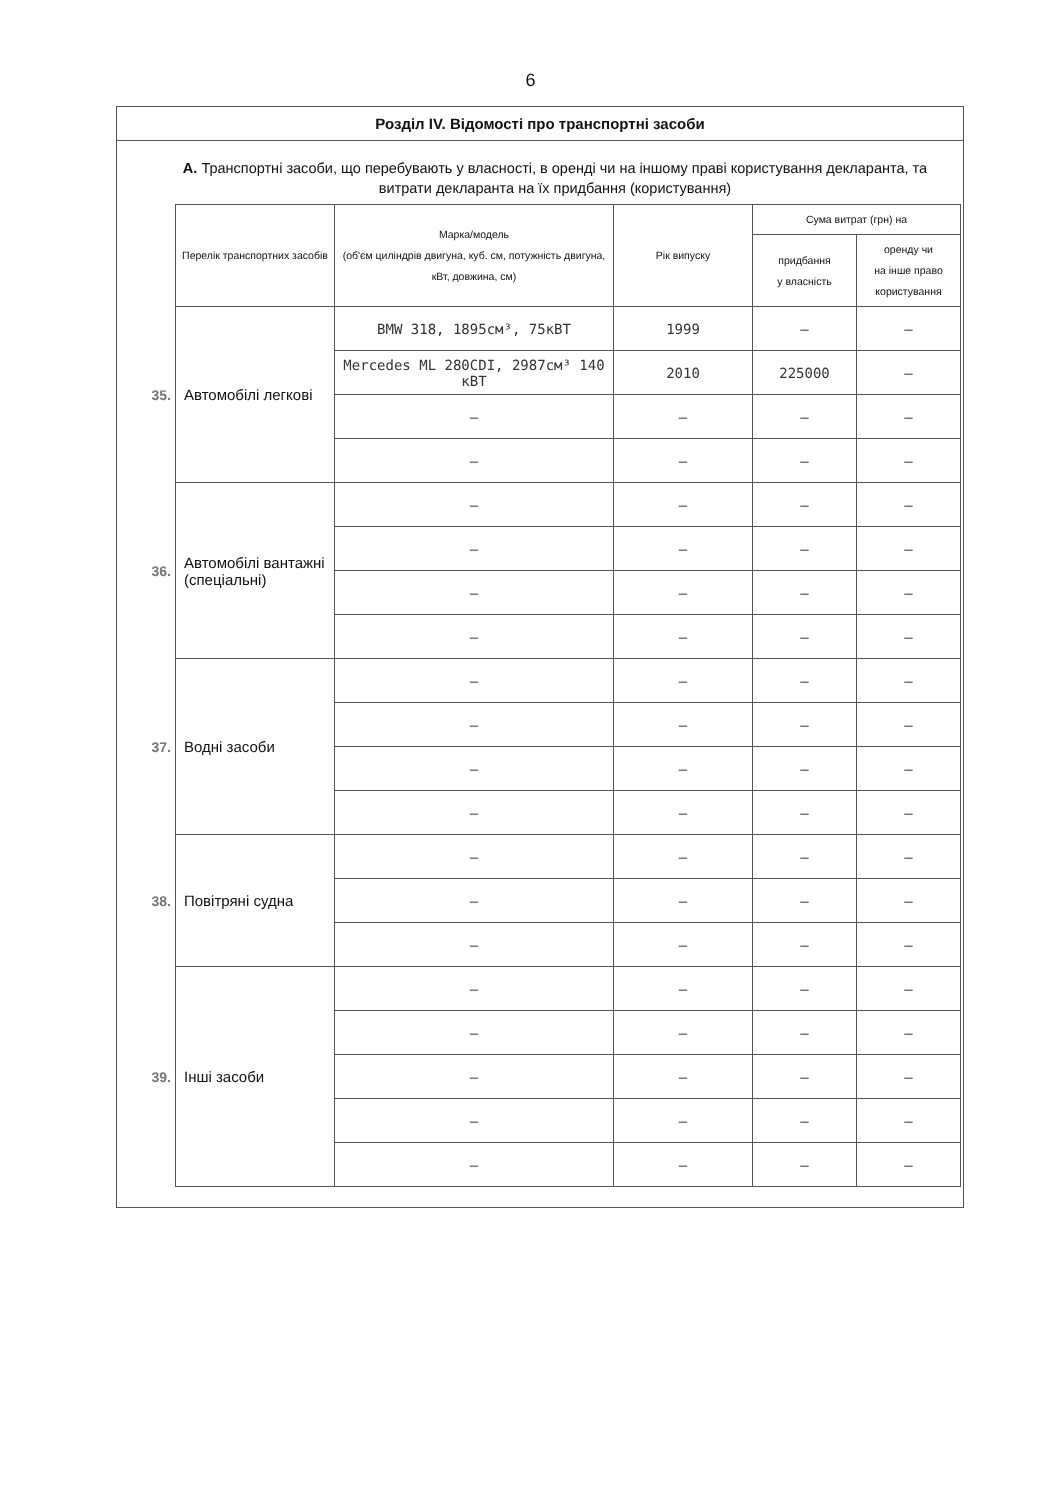6
Розділ IV. Відомості про транспортні засоби
А. Транспортні засоби, що перебувають у власності, в оренді чи на іншому праві користування декларанта, та витрати декларанта на їх придбання (користування)
| | Перелік транспортних засобів | Марка/модель (об'єм циліндрів двигуна, куб. см, потужність двигуна, кВт, довжина, см) | Рік випуску | Сума витрат (грн) на | |
| --- | --- | --- | --- | --- | --- |
| | | | | придбання у власність | оренду чи на інше право користування |
| 35. | Автомобілі легкові | BMW 318, 1895см³, 75кВТ | 1999 | – | – |
| | | Mercedes ML 280CDI, 2987см³ 140 кВТ | 2010 | 225000 | – |
| | | – | – | – | – |
| | | – | – | – | – |
| 36. | Автомобілі вантажні (спеціальні) | – | – | – | – |
| | | – | – | – | – |
| | | – | – | – | – |
| | | – | – | – | – |
| 37. | Водні засоби | – | – | – | – |
| | | – | – | – | – |
| | | – | – | – | – |
| | | – | – | – | – |
| 38. | Повітряні судна | – | – | – | – |
| | | – | – | – | – |
| | | – | – | – | – |
| 39. | Інші засоби | – | – | – | – |
| | | – | – | – | – |
| | | – | – | – | – |
| | | – | – | – | – |
| | | – | – | – | – |